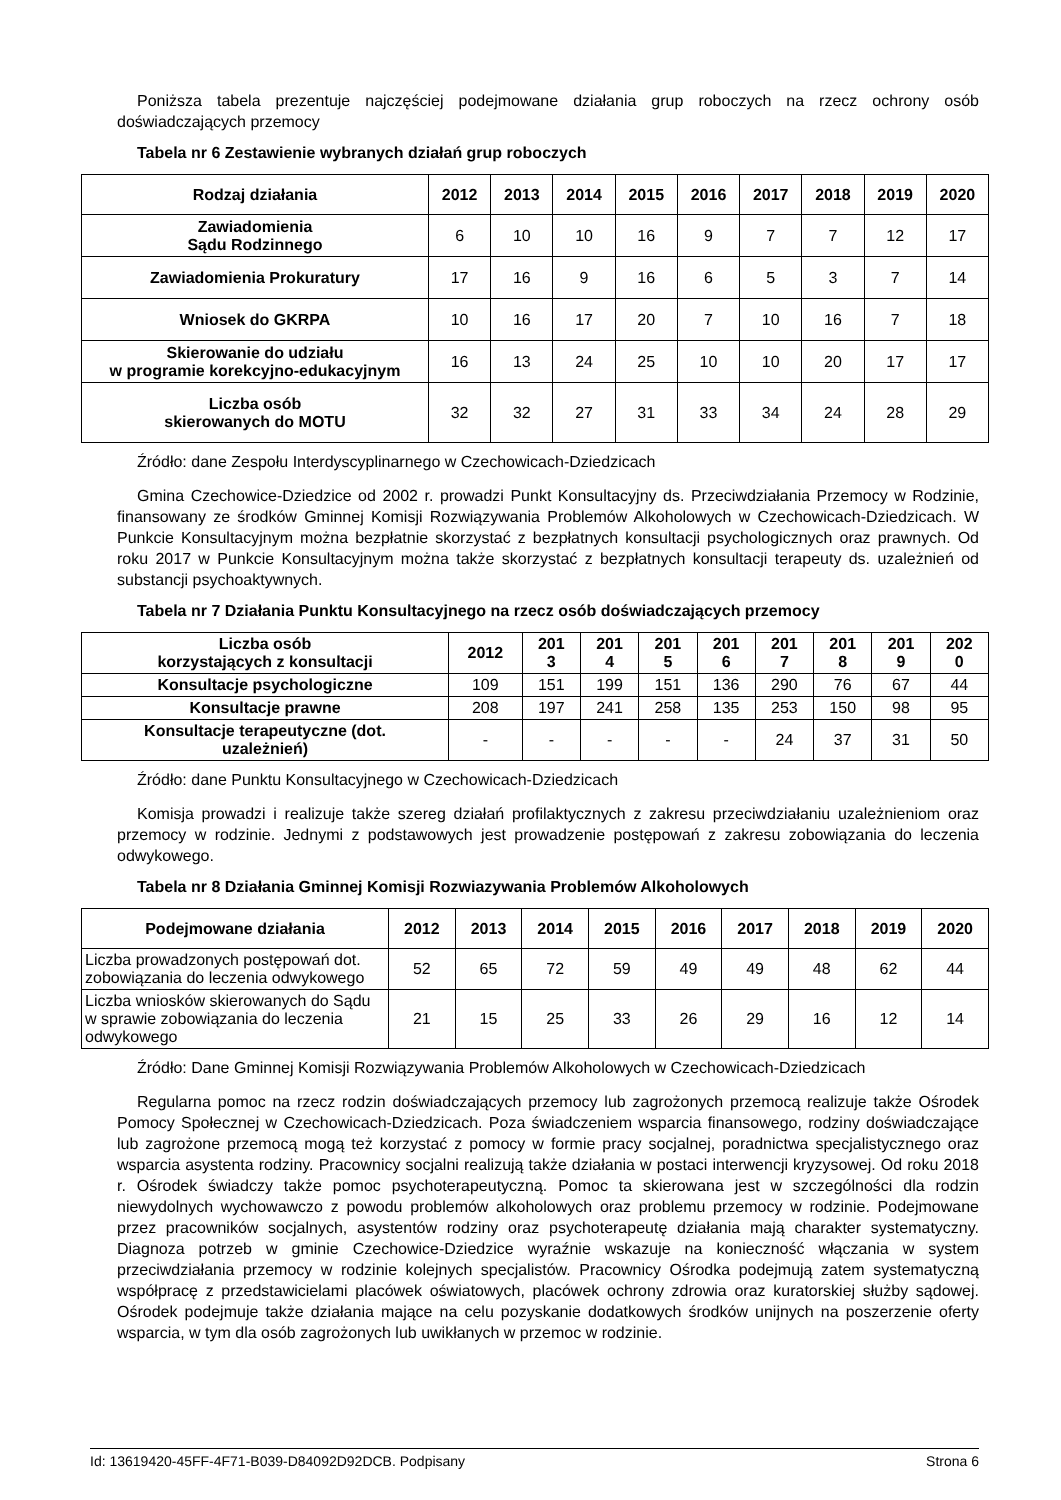Poniższa tabela prezentuje najczęściej podejmowane działania grup roboczych na rzecz ochrony osób doświadczających przemocy
Tabela nr 6 Zestawienie wybranych działań grup roboczych
| Rodzaj działania | 2012 | 2013 | 2014 | 2015 | 2016 | 2017 | 2018 | 2019 | 2020 |
| --- | --- | --- | --- | --- | --- | --- | --- | --- | --- |
| Zawiadomienia Sądu Rodzinnego | 6 | 10 | 10 | 16 | 9 | 7 | 7 | 12 | 17 |
| Zawiadomienia Prokuratury | 17 | 16 | 9 | 16 | 6 | 5 | 3 | 7 | 14 |
| Wniosek do GKRPA | 10 | 16 | 17 | 20 | 7 | 10 | 16 | 7 | 18 |
| Skierowanie do udziału w programie korekcyjno-edukacyjnym | 16 | 13 | 24 | 25 | 10 | 10 | 20 | 17 | 17 |
| Liczba osób skierowanych do MOTU | 32 | 32 | 27 | 31 | 33 | 34 | 24 | 28 | 29 |
Źródło: dane Zespołu Interdyscyplinarnego w Czechowicach-Dziedzicach
Gmina Czechowice-Dziedzice od 2002 r. prowadzi Punkt Konsultacyjny ds. Przeciwdziałania Przemocy w Rodzinie, finansowany ze środków Gminnej Komisji Rozwiązywania Problemów Alkoholowych w Czechowicach-Dziedzicach. W Punkcie Konsultacyjnym można bezpłatnie skorzystać z bezpłatnych konsultacji psychologicznych oraz prawnych. Od roku 2017 w Punkcie Konsultacyjnym można także skorzystać z bezpłatnych konsultacji terapeuty ds. uzależnień od substancji psychoaktywnych.
Tabela nr 7 Działania Punktu Konsultacyjnego na rzecz osób doświadczających przemocy
| Liczba osób korzystających z konsultacji | 2012 | 201 3 | 201 4 | 201 5 | 201 6 | 201 7 | 201 8 | 201 9 | 202 0 |
| --- | --- | --- | --- | --- | --- | --- | --- | --- | --- |
| Konsultacje psychologiczne | 109 | 151 | 199 | 151 | 136 | 290 | 76 | 67 | 44 |
| Konsultacje prawne | 208 | 197 | 241 | 258 | 135 | 253 | 150 | 98 | 95 |
| Konsultacje terapeutyczne (dot. uzależnień) | - | - | - | - | - | 24 | 37 | 31 | 50 |
Źródło: dane Punktu Konsultacyjnego w Czechowicach-Dziedzicach
Komisja prowadzi i realizuje także szereg działań profilaktycznych z zakresu przeciwdziałaniu uzależnieniom oraz przemocy w rodzinie. Jednymi z podstawowych jest prowadzenie postępowań z zakresu zobowiązania do leczenia odwykowego.
Tabela nr 8 Działania Gminnej Komisji Rozwiazywania Problemów Alkoholowych
| Podejmowane działania | 2012 | 2013 | 2014 | 2015 | 2016 | 2017 | 2018 | 2019 | 2020 |
| --- | --- | --- | --- | --- | --- | --- | --- | --- | --- |
| Liczba prowadzonych postępowań dot. zobowiązania do leczenia odwykowego | 52 | 65 | 72 | 59 | 49 | 49 | 48 | 62 | 44 |
| Liczba wniosków skierowanych do Sądu w sprawie zobowiązania do leczenia odwykowego | 21 | 15 | 25 | 33 | 26 | 29 | 16 | 12 | 14 |
Źródło: Dane Gminnej Komisji Rozwiązywania Problemów Alkoholowych w Czechowicach-Dziedzicach
Regularna pomoc na rzecz rodzin doświadczających przemocy lub zagrożonych przemocą realizuje także Ośrodek Pomocy Społecznej w Czechowicach-Dziedzicach. Poza świadczeniem wsparcia finansowego, rodziny doświadczające lub zagrożone przemocą mogą też korzystać z pomocy w formie pracy socjalnej, poradnictwa specjalistycznego oraz wsparcia asystenta rodziny. Pracownicy socjalni realizują także działania w postaci interwencji kryzysowej. Od roku 2018 r. Ośrodek świadczy także pomoc psychoterapeutyczną. Pomoc ta skierowana jest w szczególności dla rodzin niewydolnych wychowawczo z powodu problemów alkoholowych oraz problemu przemocy w rodzinie. Podejmowane przez pracowników socjalnych, asystentów rodziny oraz psychoterapeutę działania mają charakter systematyczny. Diagnoza potrzeb w gminie Czechowice-Dziedzice wyraźnie wskazuje na konieczność włączania w system przeciwdziałania przemocy w rodzinie kolejnych specjalistów. Pracownicy Ośrodka podejmują zatem systematyczną współpracę z przedstawicielami placówek oświatowych, placówek ochrony zdrowia oraz kuratorskiej służby sądowej. Ośrodek podejmuje także działania mające na celu pozyskanie dodatkowych środków unijnych na poszerzenie oferty wsparcia, w tym dla osób zagrożonych lub uwikłanych w przemoc w rodzinie.
Id: 13619420-45FF-4F71-B039-D84092D92DCB. Podpisany Strona 6